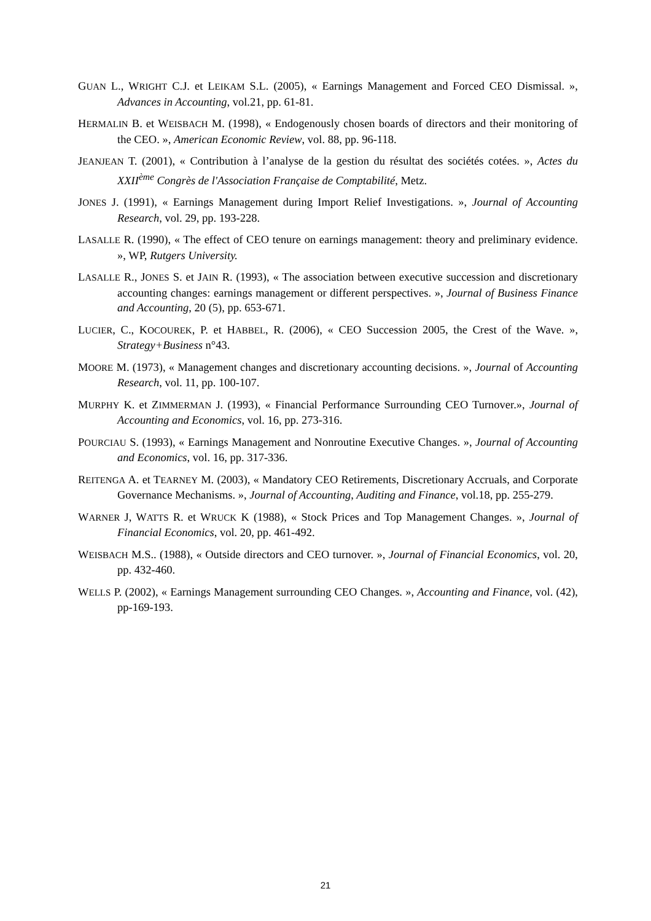GUAN L., WRIGHT C.J. et LEIKAM S.L. (2005), « Earnings Management and Forced CEO Dismissal. », Advances in Accounting, vol.21, pp. 61-81.
HERMALIN B. et WEISBACH M. (1998), « Endogenously chosen boards of directors and their monitoring of the CEO. », American Economic Review, vol. 88, pp. 96-118.
JEANJEAN T. (2001), « Contribution à l’analyse de la gestion du résultat des sociétés cotées. », Actes du XXII<sup>ème</sup> Congrès de l'Association Française de Comptabilité, Metz.
JONES J. (1991), « Earnings Management during Import Relief Investigations. », Journal of Accounting Research, vol. 29, pp. 193-228.
LASALLE R. (1990), « The effect of CEO tenure on earnings management: theory and preliminary evidence. », WP, Rutgers University.
LASALLE R., JONES S. et JAIN R. (1993), « The association between executive succession and discretionary accounting changes: earnings management or different perspectives. », Journal of Business Finance and Accounting, 20 (5), pp. 653-671.
LUCIER, C., KOCOUREK, P. et HABBEL, R. (2006), « CEO Succession 2005, the Crest of the Wave. », Strategy+Business n°43.
MOORE M. (1973), « Management changes and discretionary accounting decisions. », Journal of Accounting Research, vol. 11, pp. 100-107.
MURPHY K. et ZIMMERMAN J. (1993), « Financial Performance Surrounding CEO Turnover.», Journal of Accounting and Economics, vol. 16, pp. 273-316.
POURCIAU S. (1993), « Earnings Management and Nonroutine Executive Changes. », Journal of Accounting and Economics, vol. 16, pp. 317-336.
REITENGA A. et TEARNEY M. (2003), « Mandatory CEO Retirements, Discretionary Accruals, and Corporate Governance Mechanisms. », Journal of Accounting, Auditing and Finance, vol.18, pp. 255-279.
WARNER J, WATTS R. et WRUCK K (1988), « Stock Prices and Top Management Changes. », Journal of Financial Economics, vol. 20, pp. 461-492.
WEISBACH M.S.. (1988), « Outside directors and CEO turnover. », Journal of Financial Economics, vol. 20, pp. 432-460.
WELLS P. (2002), « Earnings Management surrounding CEO Changes. », Accounting and Finance, vol. (42), pp-169-193.
21